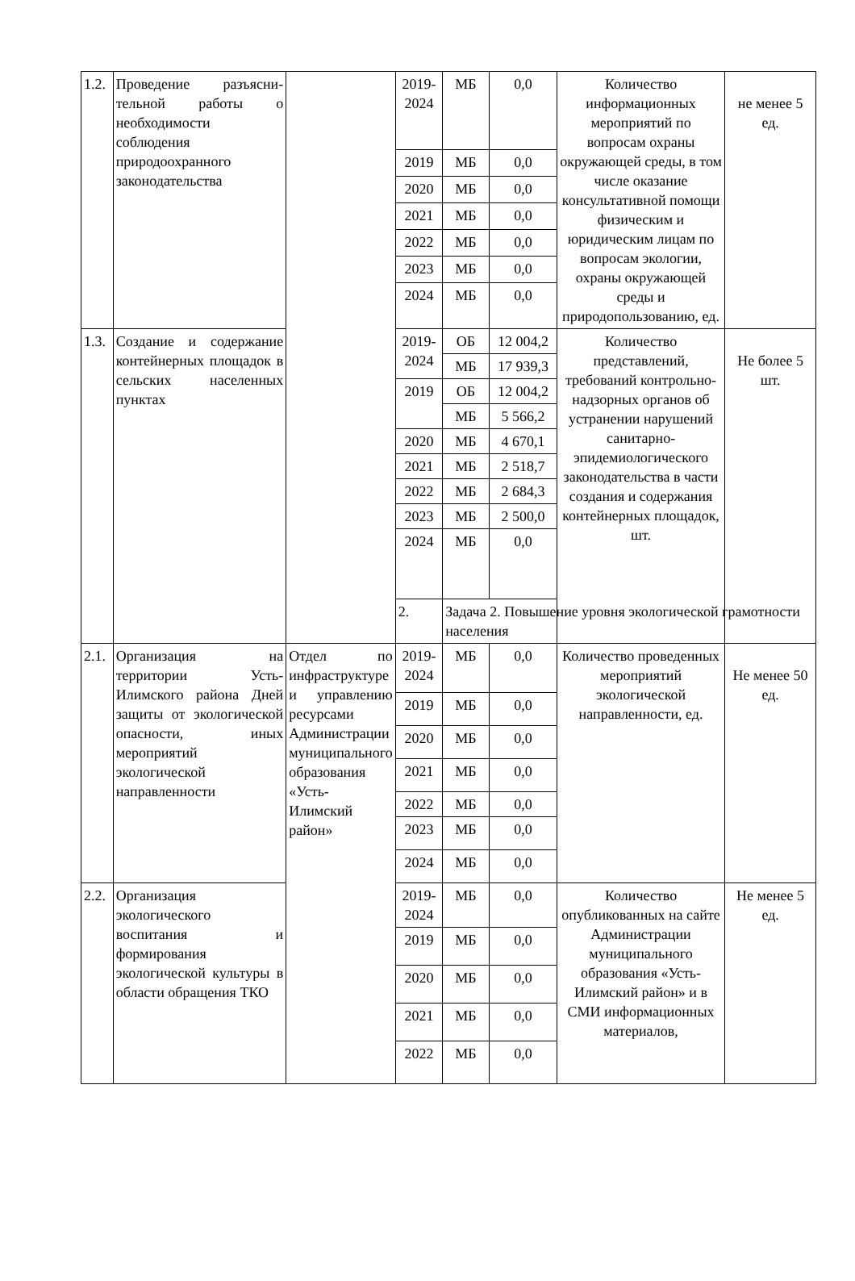| 1.2. | Проведение разъясни-тельной работы о необходимости соблюдения природоохранного законодательства | | 2019-2024 | МБ | 0,0 | Количество информационных мероприятий по вопросам охраны окружающей среды, в том числе оказание консультативной помощи физическим и юридическим лицам по вопросам экологии, охраны окружающей среды и природопользованию, ед. | не менее 5 ед. |
| | | | 2019 | МБ | 0,0 | | |
| | | | 2020 | МБ | 0,0 | | |
| | | | 2021 | МБ | 0,0 | | |
| | | | 2022 | МБ | 0,0 | | |
| | | | 2023 | МБ | 0,0 | | |
| | | | 2024 | МБ | 0,0 | | |
| 1.3. | Создание и содержание контейнерных площадок в сельских населенных пунктах | | 2019-2024 | ОБ | 12 004,2 | Количество представлений, требований контрольно-надзорных органов об устранении нарушений санитарно-эпидемиологического законодательства в части создания и содержания контейнерных площадок, шт. | Не более 5 шт. |
| | | | | МБ | 17 939,3 | | |
| | | | 2019 | ОБ | 12 004,2 | | |
| | | | | МБ | 5 566,2 | | |
| | | | 2020 | МБ | 4 670,1 | | |
| | | | 2021 | МБ | 2 518,7 | | |
| | | | 2022 | МБ | 2 684,3 | | |
| | | | 2023 | МБ | 2 500,0 | | |
| | | | 2024 | МБ | 0,0 | | |
| | | | 2. | Задача 2. Повышение уровня экологической грамотности населения | | | |
| 2.1. | Организация на территории Усть-Илимского района Дней защиты от экологической опасности, иных мероприятий экологической направленности | Отдел по инфраструктуре и управлению ресурсами Администрации муниципального образования «Усть-Илимский район» | 2019-2024 | МБ | 0,0 | Количество проведенных мероприятий экологической направленности, ед. | Не менее 50 ед. |
| | | | 2019 | МБ | 0,0 | | |
| | | | 2020 | МБ | 0,0 | | |
| | | | 2021 | МБ | 0,0 | | |
| | | | 2022 | МБ | 0,0 | | |
| | | | 2023 | МБ | 0,0 | | |
| | | | 2024 | МБ | 0,0 | | |
| 2.2. | Организация экологического воспитания и формирования экологической культуры в области обращения ТКО | | 2019-2024 | МБ | 0,0 | Количество опубликованных на сайте Администрации муниципального образования «Усть-Илимский район» и в СМИ информационных материалов, | Не менее 5 ед. |
| | | | 2019 | МБ | 0,0 | | |
| | | | 2020 | МБ | 0,0 | | |
| | | | 2021 | МБ | 0,0 | | |
| | | | 2022 | МБ | 0,0 | | |